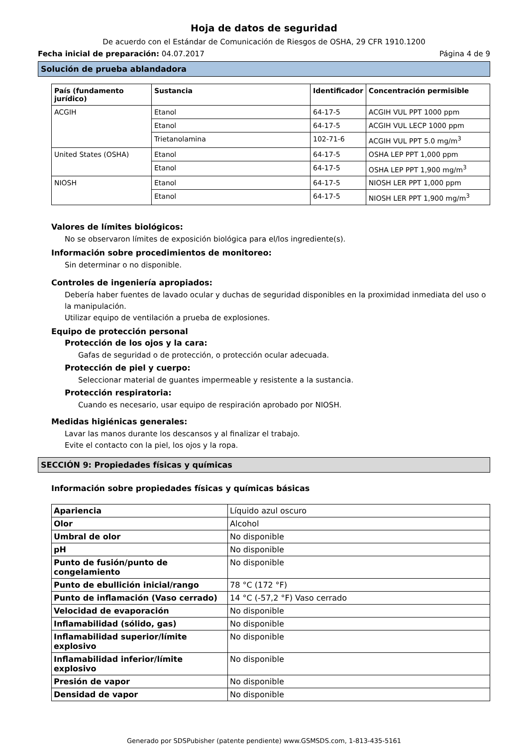Hoja de datos de seguridad
De acuerdo con el Estándar de Comunicación de Riesgos de OSHA, 29 CFR 1910.1200
Fecha inicial de preparación: 04.07.2017 Página 4 de 9
Solución de prueba ablandadora
| País (fundamento jurídico) | Sustancia | Identificador | Concentración permisible |
| --- | --- | --- | --- |
| ACGIH | Etanol | 64-17-5 | ACGIH VUL PPT 1000 ppm |
| | Etanol | 64-17-5 | ACGIH VUL LECP 1000 ppm |
| | Trietanolamina | 102-71-6 | ACGIH VUL PPT 5.0 mg/m<sup>3</sup> |
| United States (OSHA) | Etanol | 64-17-5 | OSHA LEP PPT 1,000 ppm |
| | Etanol | 64-17-5 | OSHA LEP PPT 1,900 mg/m<sup>3</sup> |
| NIOSH | Etanol | 64-17-5 | NIOSH LER PPT 1,000 ppm |
| | Etanol | 64-17-5 | NIOSH LER PPT 1,900 mg/m<sup>3</sup> |
Valores de límites biológicos:
No se observaron límites de exposición biológica para el/los ingrediente(s).
Información sobre procedimientos de monitoreo:
Sin determinar o no disponible.
Controles de ingeniería apropiados:
Debería haber fuentes de lavado ocular y duchas de seguridad disponibles en la proximidad inmediata del uso o la manipulación.
Utilizar equipo de ventilación a prueba de explosiones.
Equipo de protección personal
Protección de los ojos y la cara:
Gafas de seguridad o de protección, o protección ocular adecuada.
Protección de piel y cuerpo:
Seleccionar material de guantes impermeable y resistente a la sustancia.
Protección respiratoria:
Cuando es necesario, usar equipo de respiración aprobado por NIOSH.
Medidas higiénicas generales:
Lavar las manos durante los descansos y al finalizar el trabajo.
Evite el contacto con la piel, los ojos y la ropa.
SECCIÓN 9: Propiedades físicas y químicas
Información sobre propiedades físicas y químicas básicas
| Apariencia | Líquido azul oscuro |
| Olor | Alcohol |
| Umbral de olor | No disponible |
| pH | No disponible |
| Punto de fusión/punto de congelamiento | No disponible |
| Punto de ebullición inicial/rango | 78 °C (172 °F) |
| Punto de inflamación (Vaso cerrado) | 14 °C (-57,2 °F) Vaso cerrado |
| Velocidad de evaporación | No disponible |
| Inflamabilidad (sólido, gas) | No disponible |
| Inflamabilidad superior/límite explosivo | No disponible |
| Inflamabilidad inferior/límite explosivo | No disponible |
| Presión de vapor | No disponible |
| Densidad de vapor | No disponible |
Generado por SDSPubisher (patente pendiente) www.GSMSDS.com, 1-813-435-5161